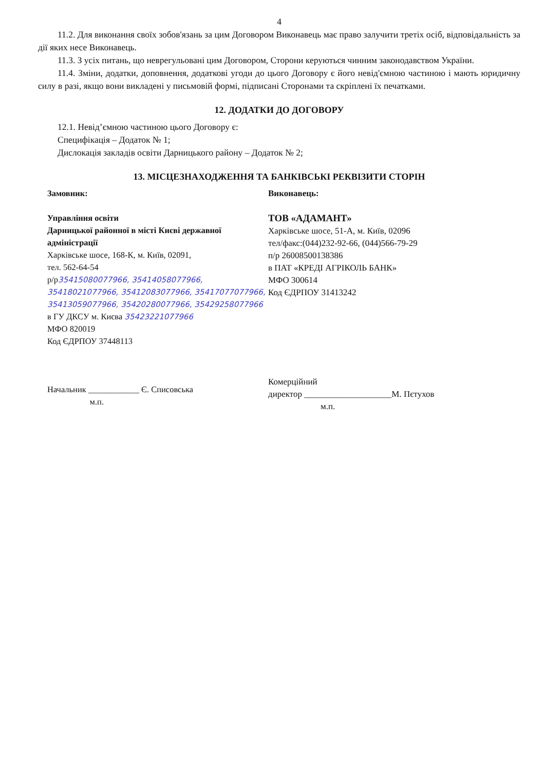4
11.2. Для виконання своїх зобов'язань за цим Договором Виконавець має право залучити третіх осіб, відповідальність за дії яких несе Виконавець.
11.3. З усіх питань, що неврегульовані цим Договором, Сторони керуються чинним законодавством України.
11.4. Зміни, додатки, доповнення, додаткові угоди до цього Договору є його невід'ємною частиною і мають юридичну силу в разі, якщо вони викладені у письмовій формі, підписані Сторонами та скріплені їх печатками.
12. ДОДАТКИ ДО ДОГОВОРУ
12.1. Невід’ємною частиною цього Договору є:
Специфікація – Додаток № 1;
Дислокація закладів освіти Дарницького району – Додаток № 2;
13. МІСЦЕЗНАХОДЖЕННЯ ТА БАНКІВСЬКІ РЕКВІЗИТИ СТОРІН
Замовник:
Управління освіти
Дарницької районної в місті Києві державної адміністрації
Харківське шосе, 168-К, м. Київ, 02091,
тел. 562-64-54
р/р35415080077966, 35414058077966, 35418021077966, 35412083077966, 35417077077966, 35413059077966, 35420280077966, 35429258077966
в ГУ ДКСУ м. Києва 35423221077966
МФО 820019
Код ЄДРПОУ 37448113
Начальник ____________ Є. Списовська
м.п.
Виконавець:
ТОВ «АДАМАНТ»
Харківське шосе, 51-А, м. Київ, 02096
тел/факс:(044)232-92-66, (044)566-79-29
п/р 26008500138386
в ПАТ «КРЕДІ АГРІКОЛЬ БАНК»
МФО 300614
Код ЄДРПОУ 31413242
Комерційний
директор ____________________М. Пєтухов
м.п.